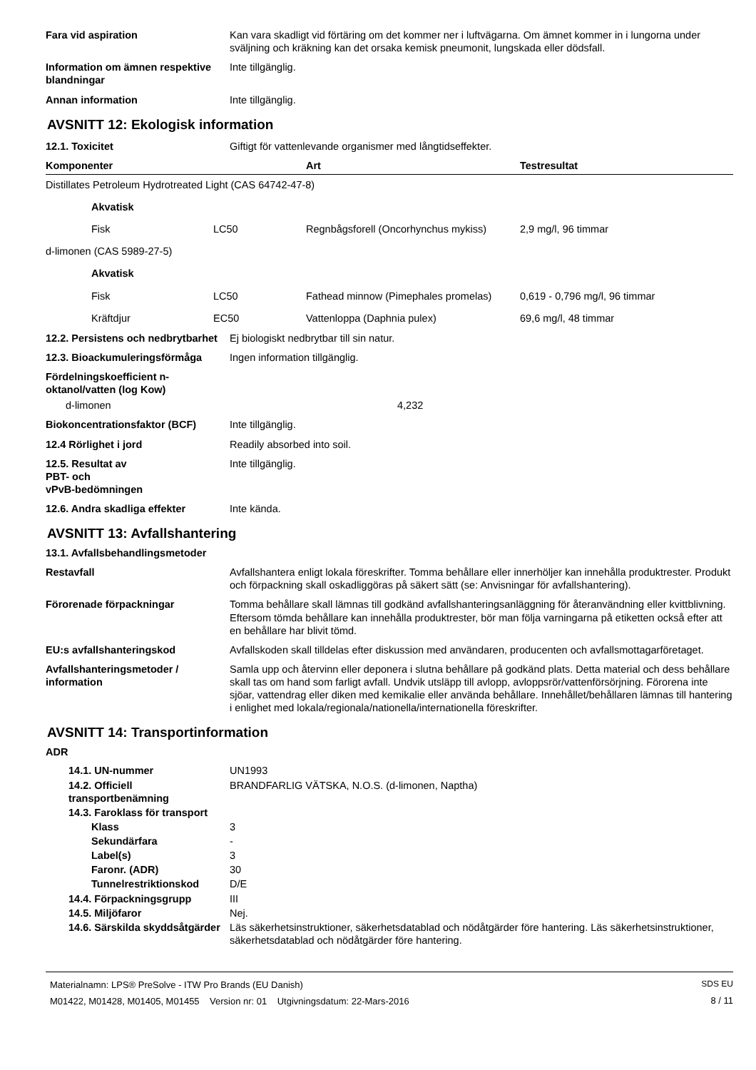| Fara vid aspiration | Kan vara skadligt vid förtäring om det kommer ner i luftvägarna. Om ämnet kommer in i lungorna under sväljning och kräkning kan det orsaka kemisk pneumonit, lungskada eller dödsfall. |
| Information om ämnen respektive blandningar | Inte tillgänglig. |
| Annan information | Inte tillgänglig. |
AVSNITT 12: Ekologisk information
| 12.1. Toxicitet | Giftigt för vattenlevande organismer med långtidseffekter. |
| Komponenter | | Art | Testresultat |
| --- | --- | --- | --- |
| Distillates Petroleum Hydrotreated Light (CAS 64742-47-8) | | | |
| Akvatisk | | | |
| Fisk | LC50 | Regnbågsforell (Oncorhynchus mykiss) | 2,9 mg/l, 96 timmar |
| d-limonen (CAS 5989-27-5) | | | |
| Akvatisk | | | |
| Fisk | LC50 | Fathead minnow (Pimephales promelas) | 0,619 - 0,796 mg/l, 96 timmar |
| Kräftdjur | EC50 | Vattenloppa (Daphnia pulex) | 69,6 mg/l, 48 timmar |
| 12.2. Persistens och nedbrytbarhet | Ej biologiskt nedbrytbar till sin natur. |
| 12.3. Bioackumuleringsförmåga | Ingen information tillgänglig. |
| Fördelningskoefficient n-oktanol/vatten (log Kow) | |
| d-limonen | 4,232 |
| Biokoncentrationsfaktor (BCF) | Inte tillgänglig. |
| 12.4 Rörlighet i jord | Readily absorbed into soil. |
| 12.5. Resultat av PBT- och vPvB-bedömningen | Inte tillgänglig. |
| 12.6. Andra skadliga effekter | Inte kända. |
AVSNITT 13: Avfallshantering
13.1. Avfallsbehandlingsmetoder
| Restavfall | Avfallshantera enligt lokala föreskrifter. Tomma behållare eller innerhöljer kan innehålla produktrester. Produkt och förpackning skall oskadliggöras på säkert sätt (se: Anvisningar för avfallshantering). |
| Förorenade förpackningar | Tomma behållare skall lämnas till godkänd avfallshanteringsanläggning för återanvändning eller kvittblivning. Eftersom tömda behållare kan innehålla produktrester, bör man följa varningarna på etiketten också efter att en behållare har blivit tömd. |
| EU:s avfallshanteringskod | Avfallskoden skall tilldelas efter diskussion med användaren, producenten och avfallsmottagarföretaget. |
| Avfallshanteringsmetoder / information | Samla upp och återvinn eller deponera i slutna behållare på godkänd plats. Detta material och dess behållare skall tas om hand som farligt avfall. Undvik utsläpp till avlopp, avloppsrör/vattenförsörjning. Förorena inte sjöar, vattendrag eller diken med kemikalie eller använda behållare. Innehållet/behållaren lämnas till hantering i enlighet med lokala/regionala/nationella/internationella föreskrifter. |
AVSNITT 14: Transportinformation
ADR
| 14.1. UN-nummer | UN1993 |
| 14.2. Officiell transportbenämning | BRANDFARLIG VÄTSKA, N.O.S. (d-limonen, Naptha) |
| 14.3. Faroklass för transport | |
| Klass | 3 |
| Sekundärfara | - |
| Label(s) | 3 |
| Faronr. (ADR) | 30 |
| Tunnelrestriktionskod | D/E |
| 14.4. Förpackningsgrupp | III |
| 14.5. Miljöfaror | Nej. |
| 14.6. Särskilda skyddsåtgärder | Läs säkerhetsinstruktioner, säkerhetsdatablad och nödåtgärder före hantering. Läs säkerhetsinstruktioner, säkerhetsdatablad och nödåtgärder före hantering. |
Materialnamn: LPS® PreSolve - ITW Pro Brands (EU Danish)
M01422, M01428, M01405, M01455 Version nr: 01 Utgivningsdatum: 22-Mars-2016
SDS EU
8 / 11